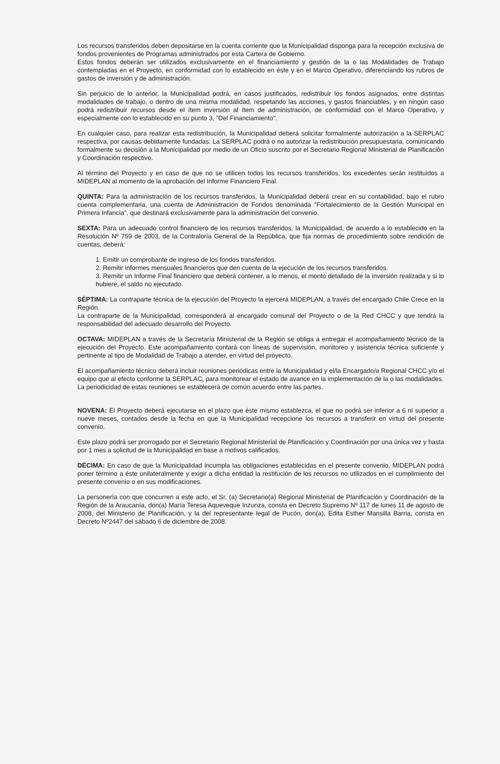Los recursos transferidos deben depositarse en la cuenta corriente que la Municipalidad disponga para la recepción exclusiva de fondos provenientes de Programas administrados por esta Cartera de Gobierno.
Estos fondos deberán ser utilizados exclusivamente en el financiamiento y gestión de la o las Modalidades de Trabajo contempladas en el Proyecto, en conformidad con lo establecido en éste y en el Marco Operativo, diferenciando los rubros de gastos de inversión y de administración.
Sin perjuicio de lo anterior, la Municipalidad podrá, en casos justificados, redistribuir los fondos asignados, entre distintas modalidades de trabajo, o dentro de una misma modalidad, respetando las acciones, y gastos financiables, y en ningún caso podrá redistribuir recursos desde el ítem inversión al ítem de administración, de conformidad con el Marco Operativo, y especialmente con lo establecido en su punto 3, "Del Financiamiento".
En cualquier caso, para realizar esta redistribución, la Municipalidad deberá solicitar formalmente autorización a la SERPLAC respectiva, por causas debidamente fundadas. La SERPLAC podrá o no autorizar la redistribución presupuestaria, comunicando formalmente su decisión a la Municipalidad por medio de un Oficio suscrito por el Secretario Regional Ministerial de Planificación y Coordinación respectivo.
Al término del Proyecto y en caso de que no se utilicen todos los recursos transferidos, los excedentes serán restituidos a MIDEPLAN al momento de la aprobación del Informe Financiero Final.
QUINTA: Para la administración de los recursos transferidos, la Municipalidad deberá crear en su contabilidad, bajo el rubro cuenta complementaria, una cuenta de Administración de Fondos denominada "Fortalecimiento de la Gestión Municipal en Primera Infancia", que destinará exclusivamente para la administración del convenio.
SEXTA: Para un adecuado control financiero de los recursos transferidos, la Municipalidad, de acuerdo a lo establecido en la Resolución Nº 759 de 2003, de la Contraloría General de la República, que fija normas de procedimiento sobre rendición de cuentas, deberá:
1. Emitir un comprobante de ingreso de los fondos transferidos.
2. Remitir informes mensuales financieros que den cuenta de la ejecución de los recursos transferidos.
3. Remitir un Informe Final financiero que deberá contener, a lo menos, el monto detallado de la inversión realizada y si lo hubiere, el saldo no ejecutado.
SÉPTIMA: La contraparte técnica de la ejecución del Proyecto la ejercerá MIDEPLAN, a través del encargado Chile Crece en la Región.
La contraparte de la Municipalidad, corresponderá al encargado comunal del Proyecto o de la Red CHCC y que tendrá la responsabilidad del adecuado desarrollo del Proyecto.
OCTAVA: MIDEPLAN a través de la Secretaría Ministerial de la Región se obliga a entregar el acompañamiento técnico de la ejecución del Proyecto. Este acompañamiento contará con líneas de supervisión, monitoreo y asistencia técnica suficiente y pertinente al tipo de Modalidad de Trabajo a atender, en virtud del proyecto.
El acompañamiento técnico deberá incluir reuniones periódicas entre la Municipalidad y el/la Encargado/a Regional CHCC y/o el equipo que al efecto conforme la SERPLAC, para monitorear el estado de avance en la implementación de la o las modalidades.
La periodicidad de estas reuniones se establecerá de común acuerdo entre las partes.
NOVENA: El Proyecto deberá ejecutarse en el plazo que éste mismo establezca, el que no podrá ser inferior a 6 ni superior a nueve meses, contados desde la fecha en que la Municipalidad recepcione los recursos a transferir en virtud del presente convenio.
Este plazo podrá ser prorrogado por el Secretario Regional Ministerial de Planificación y Coordinación por una única vez y hasta por 1 mes a solicitud de la Municipalidad en base a motivos calificados.
DÉCIMA: En caso de que la Municipalidad incumpla las obligaciones establecidas en el presente convenio, MIDEPLAN podrá poner término a éste unilateralmente y exigir a dicha entidad la restitución de los recursos no utilizados en el cumplimiento del presente convenio o en sus modificaciones.
La personería con que concurren a este acto, el Sr. (a) Secretario(a) Regional Ministerial de Planificación y Coordinación de la Región de la Araucanía, don(a) María Teresa Aqueveque Inzunza, consta en Decreto Supremo Nº 117 de lunes 11 de agosto de 2008, del Ministerio de Planificación, y la del representante legal de Pucón, don(a), Edita Esther Mansilla Barria, consta en Decreto Nº2447 del sábado 6 de diciembre de 2008.